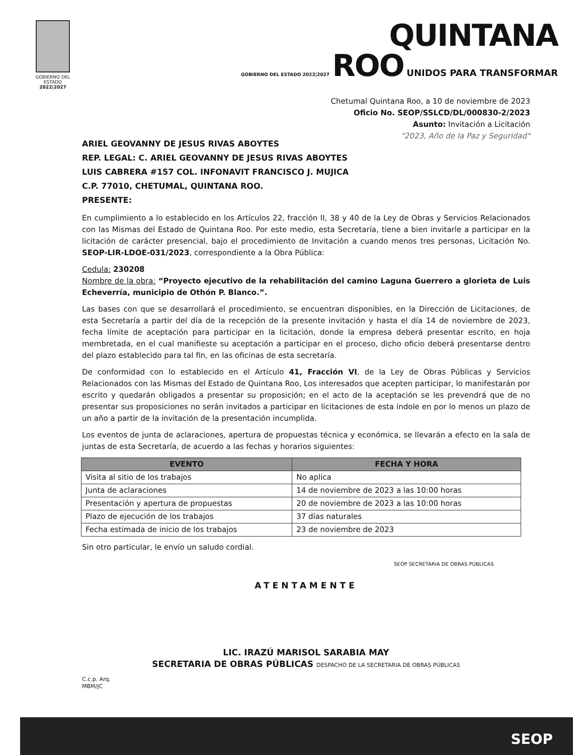GOBIERNO DEL ESTADO
2022|2027
QUINTANA
GOBIERNO DEL ESTADO 2022|2027 ROO UNIDOS PARA TRANSFORMAR
Chetumal Quintana Roo, a 10 de noviembre de 2023
Oficio No. SEOP/SSLCD/DL/000830-2/2023
Asunto: Invitación a Licitación
"2023, Año de la Paz y Seguridad"
ARIEL GEOVANNY DE JESUS RIVAS ABOYTES
REP. LEGAL: C. ARIEL GEOVANNY DE JESUS RIVAS ABOYTES
LUIS CABRERA #157 COL. INFONAVIT FRANCISCO J. MUJICA
C.P. 77010, CHETUMAL, QUINTANA ROO.
PRESENTE:
En cumplimiento a lo establecido en los Artículos 22, fracción II, 38 y 40 de la Ley de Obras y Servicios Relacionados con las Mismas del Estado de Quintana Roo. Por este medio, esta Secretaría, tiene a bien invitarle a participar en la licitación de carácter presencial, bajo el procedimiento de Invitación a cuando menos tres personas, Licitación No. SEOP-LIR-LDOE-031/2023, correspondiente a la Obra Pública:
Cedula: 230208
Nombre de la obra: “Proyecto ejecutivo de la rehabilitación del camino Laguna Guerrero a glorieta de Luis Echeverría, municipio de Othón P. Blanco.”.
Las bases con que se desarrollará el procedimiento, se encuentran disponibles, en la Dirección de Licitaciones, de esta Secretaría a partir del día de la recepción de la presente invitación y hasta el día 14 de noviembre de 2023, fecha límite de aceptación para participar en la licitación, donde la empresa deberá presentar escrito, en hoja membretada, en el cual manifieste su aceptación a participar en el proceso, dicho oficio deberá presentarse dentro del plazo establecido para tal fin, en las oficinas de esta secretaría.
De conformidad con lo establecido en el Artículo 41, Fracción VI, de la Ley de Obras Públicas y Servicios Relacionados con las Mismas del Estado de Quintana Roo, Los interesados que acepten participar, lo manifestarán por escrito y quedarán obligados a presentar su proposición; en el acto de la aceptación se les prevendrá que de no presentar sus proposiciones no serán invitados a participar en licitaciones de esta índole en por lo menos un plazo de un año a partir de la invitación de la presentación incumplida.
Los eventos de junta de aclaraciones, apertura de propuestas técnica y económica, se llevarán a efecto en la sala de juntas de esta Secretaría, de acuerdo a las fechas y horarios siguientes:
| EVENTO | FECHA Y HORA |
| --- | --- |
| Visita al sitio de los trabajos | No aplica |
| Junta de aclaraciones | 14 de noviembre de 2023 a las 10:00 horas |
| Presentación y apertura de propuestas | 20 de noviembre de 2023 a las 10:00 horas |
| Plazo de ejecución de los trabajos | 37 días naturales |
| Fecha estimada de inicio de los trabajos | 23 de noviembre de 2023 |
Sin otro particular, le envío un saludo cordial.
SEOP SECRETARIA DE OBRAS PÚBLICAS
ATENTAMENTE
LIC. IRAZÚ MARISOL SARABIA MAY
SECRETARIA DE OBRAS PÚBLICAS DESPACHO DE LA SECRETARIA DE OBRAS PÚBLICAS
C.c.p. Arq.
MBM/JC
SEOP